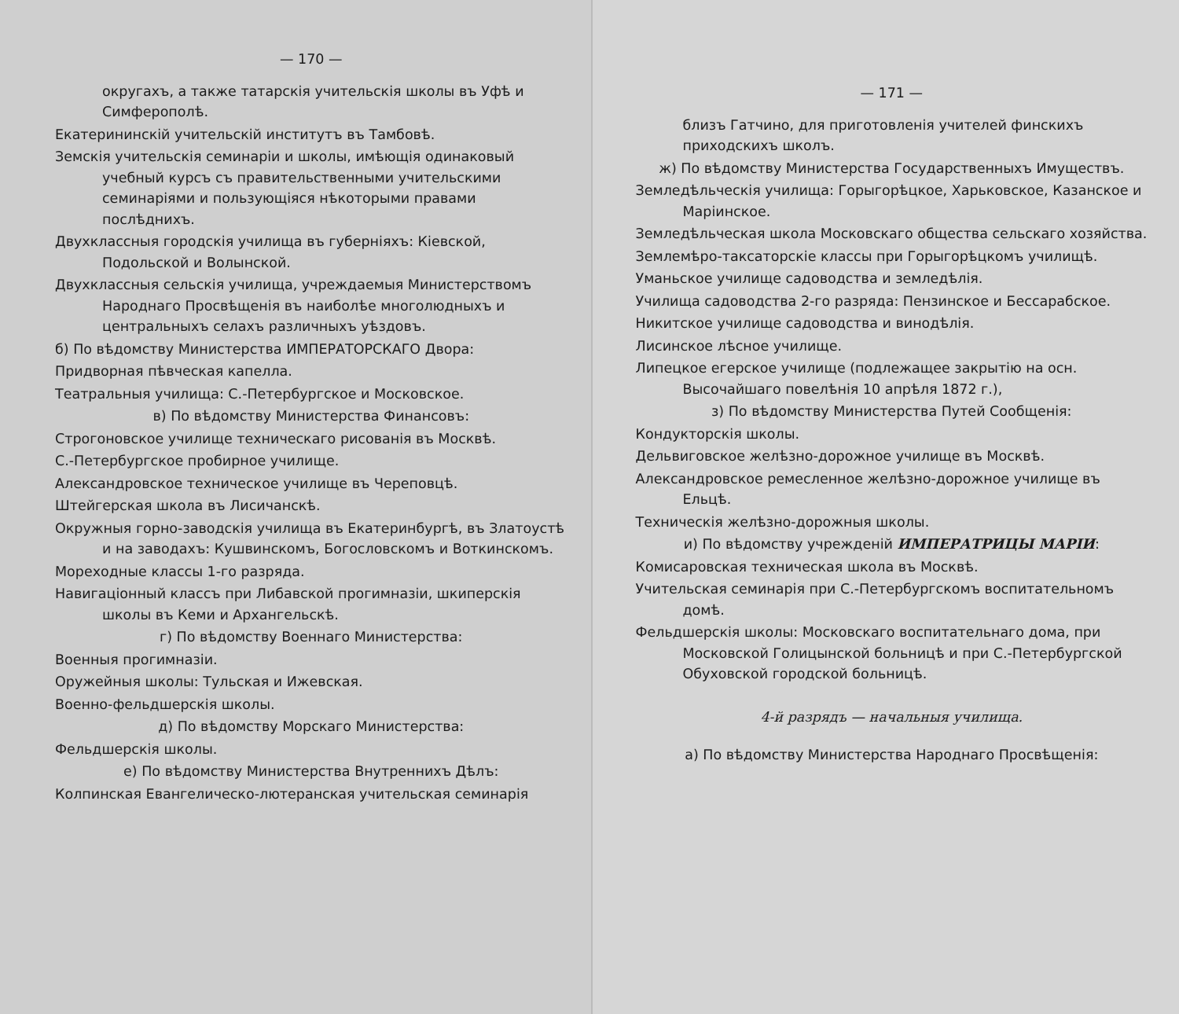— 170 —
округахъ, а также татарскія учительскія школы въ Уфѣ и Симферополѣ.
Екатерининскій учительскій институтъ въ Тамбовѣ.
Земскія учительскія семинаріи и школы, имѣющія одинаковый учебный курсъ съ правительственными учительскими семинаріями и пользующіяся нѣкоторыми правами послѣднихъ.
Двухклассныя городскія училища въ губерніяхъ: Кіевской, Подольской и Волынской.
Двухклассныя сельскія училища, учреждаемыя Министерствомъ Народнаго Просвѣщенія въ наиболѣе многолюдныхъ и центральныхъ селахъ различныхъ уѣздовъ.
б) По вѣдомству Министерства ИМПЕРАТОРСКАГО Двора:
Придворная пѣвческая капелла.
Театральныя училища: С.-Петербургское и Московское.
в) По вѣдомству Министерства Финансовъ:
Строгоновское училище техническаго рисованія въ Москвѣ.
С.-Петербургское пробирное училище.
Александровское техническое училище въ Череповцѣ.
Штейгерская школа въ Лисичанскѣ.
Окружныя горно-заводскія училища въ Екатеринбургѣ, въ Златоустѣ и на заводахъ: Кушвинскомъ, Богословскомъ и Воткинскомъ.
Мореходные классы 1-го разряда.
Навигаціонный классъ при Либавской прогимназіи, шкиперскія школы въ Кеми и Архангельскѣ.
г) По вѣдомству Военнаго Министерства:
Военныя прогимназіи.
Оружейныя школы: Тульская и Ижевская.
Военно-фельдшерскія школы.
д) По вѣдомству Морскаго Министерства:
Фельдшерскія школы.
е) По вѣдомству Министерства Внутреннихъ Дѣлъ:
Колпинская Евангелическо-лютеранская учительская семинарія
— 171 —
близъ Гатчино, для приготовленія учителей финскихъ приходскихъ школъ.
ж) По вѣдомству Министерства Государственныхъ Имуществъ.
Земледѣльческія училища: Горыгорѣцкое, Харьковское, Казанское и Маріинское.
Земледѣльческая школа Московскаго общества сельскаго хозяйства.
Землемѣро-таксаторскіе классы при Горыгорѣцкомъ училищѣ.
Уманьское училище садоводства и земледѣлія.
Училища садоводства 2-го разряда: Пензинское и Бессарабское.
Никитское училище садоводства и винодѣлія.
Лисинское лѣсное училище.
Липецкое егерское училище (подлежащее закрытію на осн. Высочайшаго повелѣнія 10 апрѣля 1872 г.),
з) По вѣдомству Министерства Путей Сообщенія:
Кондукторскія школы.
Дельвиговское желѣзно-дорожное училище въ Москвѣ.
Александровское ремесленное желѣзно-дорожное училище въ Ельцѣ.
Техническія желѣзно-дорожныя школы.
и) По вѣдомству учрежденій ИМПЕРАТРИЦЫ МАРІИ:
Комисаровская техническая школа въ Москвѣ.
Учительская семинарія при С.-Петербургскомъ воспитательномъ домѣ.
Фельдшерскія школы: Московскаго воспитательнаго дома, при Московской Голицынской больницѣ и при С.-Петербургской Обуховской городской больницѣ.
4-й разрядъ — начальныя училища.
а) По вѣдомству Министерства Народнаго Просвѣщенія: